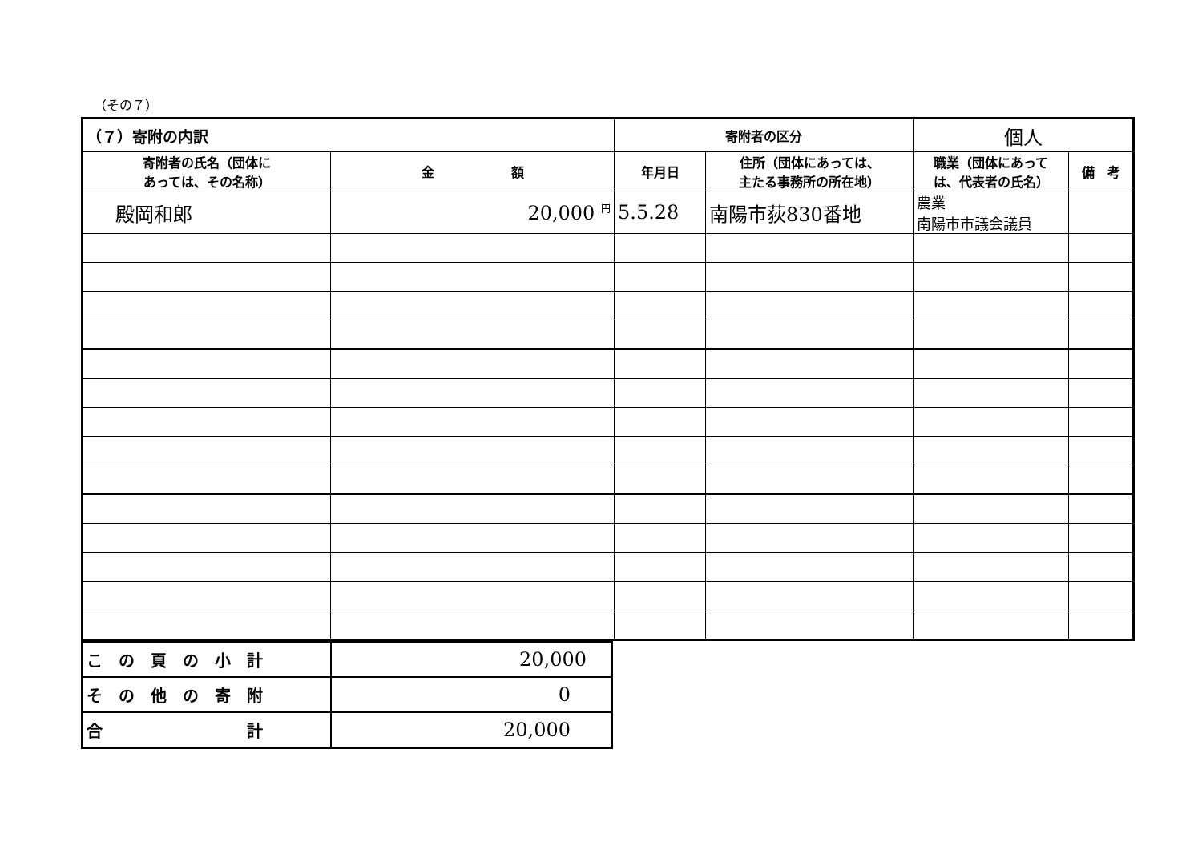（その７）
| （７）寄附の内訳 | | 寄附者の区分 | | 個人 | |
| --- | --- | --- | --- | --- | --- |
| 寄附者の氏名（団体に あっては、その名称） | 金 額 | 年月日 | 住所（団体にあっては、 主たる事務所の所在地） | 職業（団体にあって は、代表者の氏名） | 備 考 |
| 殿岡和郎 | 20,000 <sup>円</sup> | 5.5.28 | 南陽市荻830番地 | 農業 南陽市市議会議員 | |
| こ の 頁 の 小 計 | 20,000 |
| そ の 他 の 寄 附 | 0 |
| 合 計 | 20,000 |